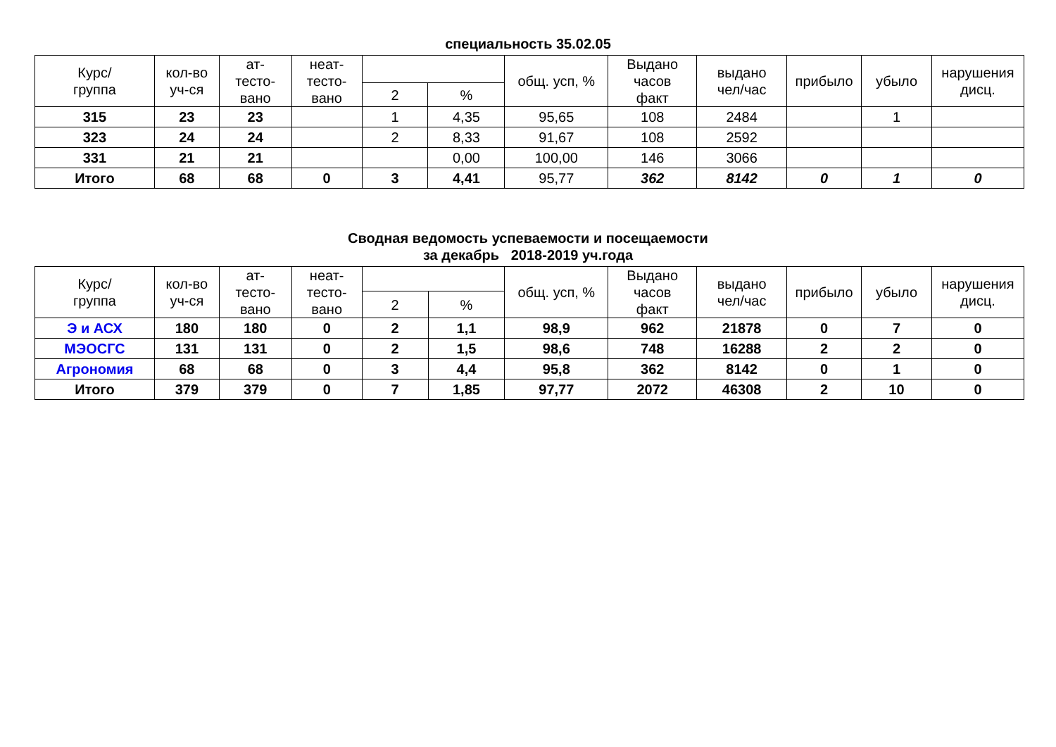специальность 35.02.05
| Курс/ группа | кол-во уч-ся | ат- тесто- вано | неат- тесто- вано | | | общ. усп, % | Выдано часов факт | выдано чел/час | прибыло | убыло | нарушения дисц. |
| --- | --- | --- | --- | --- | --- | --- | --- | --- | --- | --- | --- |
| | | | | 2 | % | | | | | | |
| 315 | 23 | 23 | | 1 | 4,35 | 95,65 | 108 | 2484 | | 1 | |
| 323 | 24 | 24 | | 2 | 8,33 | 91,67 | 108 | 2592 | | | |
| 331 | 21 | 21 | | | 0,00 | 100,00 | 146 | 3066 | | | |
| Итого | 68 | 68 | 0 | 3 | 4,41 | 95,77 | 362 | 8142 | 0 | 1 | 0 |
Сводная ведомость успеваемости и посещаемости
за декабрь 2018-2019 уч.года
| Курс/ группа | кол-во уч-ся | ат- тесто- вано | неат- тесто- вано | | | общ. усп, % | Выдано часов факт | выдано чел/час | прибыло | убыло | нарушения дисц. |
| --- | --- | --- | --- | --- | --- | --- | --- | --- | --- | --- | --- |
| | | | | 2 | % | | | | | | |
| Э и АСХ | 180 | 180 | 0 | 2 | 1,1 | 98,9 | 962 | 21878 | 0 | 7 | 0 |
| МЭОСГС | 131 | 131 | 0 | 2 | 1,5 | 98,6 | 748 | 16288 | 2 | 2 | 0 |
| Агрономия | 68 | 68 | 0 | 3 | 4,4 | 95,8 | 362 | 8142 | 0 | 1 | 0 |
| Итого | 379 | 379 | 0 | 7 | 1,85 | 97,77 | 2072 | 46308 | 2 | 10 | 0 |